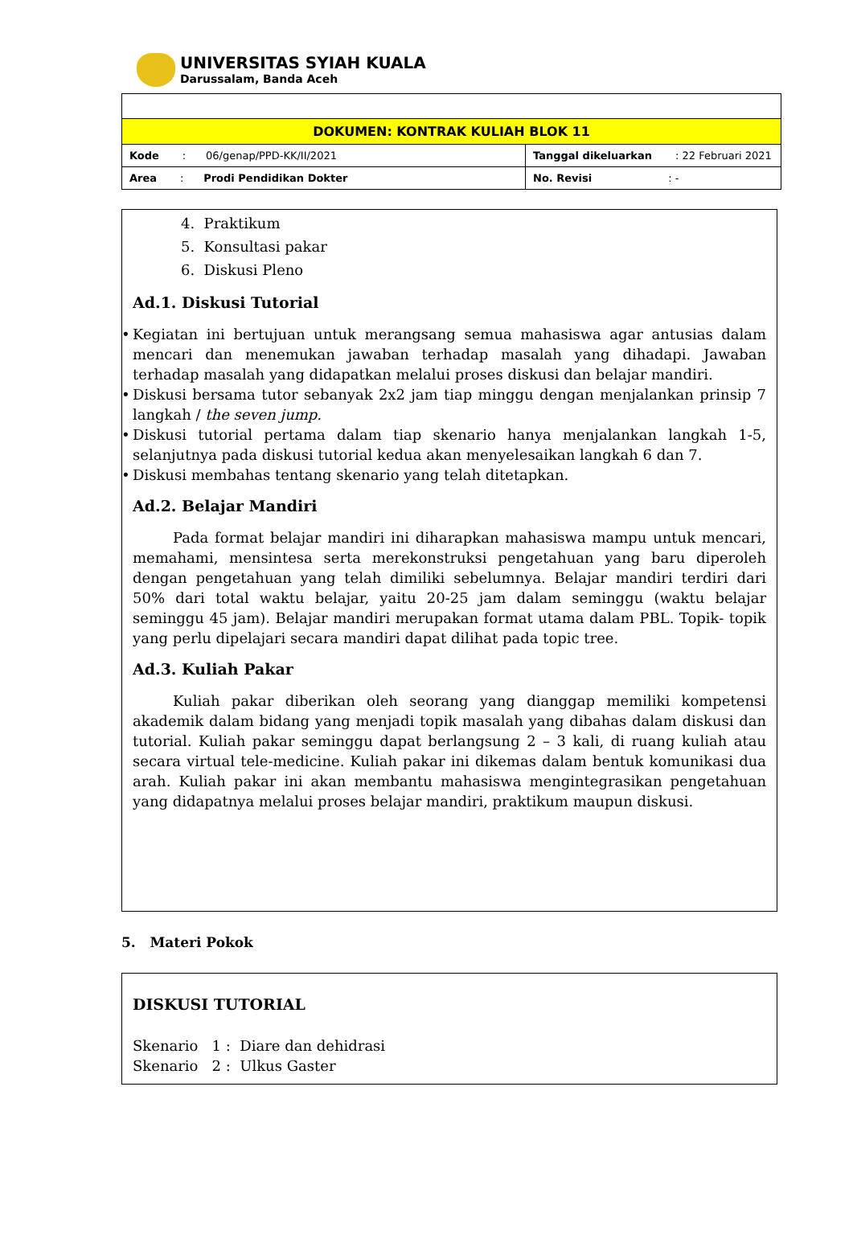UNIVERSITAS SYIAH KUALA
Darussalam, Banda Aceh
| DOKUMEN: KONTRAK KULIAH BLOK 11 | |
| Kode : 06/genap/PPD-KK/II/2021 | Tanggal dikeluarkan : 22 Februari 2021 |
| Area : Prodi Pendidikan Dokter | No. Revisi : - |
4. Praktikum
5. Konsultasi pakar
6. Diskusi Pleno
Ad.1. Diskusi Tutorial
• Kegiatan ini bertujuan untuk merangsang semua mahasiswa agar antusias dalam mencari dan menemukan jawaban terhadap masalah yang dihadapi. Jawaban terhadap masalah yang didapatkan melalui proses diskusi dan belajar mandiri.
• Diskusi bersama tutor sebanyak 2x2 jam tiap minggu dengan menjalankan prinsip 7 langkah / the seven jump.
• Diskusi tutorial pertama dalam tiap skenario hanya menjalankan langkah 1-5, selanjutnya pada diskusi tutorial kedua akan menyelesaikan langkah 6 dan 7.
• Diskusi membahas tentang skenario yang telah ditetapkan.
Ad.2. Belajar Mandiri
Pada format belajar mandiri ini diharapkan mahasiswa mampu untuk mencari, memahami, mensintesa serta merekonstruksi pengetahuan yang baru diperoleh dengan pengetahuan yang telah dimiliki sebelumnya. Belajar mandiri terdiri dari 50% dari total waktu belajar, yaitu 20-25 jam dalam seminggu (waktu belajar seminggu 45 jam). Belajar mandiri merupakan format utama dalam PBL. Topik- topik yang perlu dipelajari secara mandiri dapat dilihat pada topic tree.
Ad.3. Kuliah Pakar
Kuliah pakar diberikan oleh seorang yang dianggap memiliki kompetensi akademik dalam bidang yang menjadi topik masalah yang dibahas dalam diskusi dan tutorial. Kuliah pakar seminggu dapat berlangsung 2 – 3 kali, di ruang kuliah atau secara virtual tele-medicine. Kuliah pakar ini dikemas dalam bentuk komunikasi dua arah. Kuliah pakar ini akan membantu mahasiswa mengintegrasikan pengetahuan yang didapatnya melalui proses belajar mandiri, praktikum maupun diskusi.
5. Materi Pokok
DISKUSI TUTORIAL
Skenario 1 : Diare dan dehidrasi
Skenario 2 : Ulkus Gaster